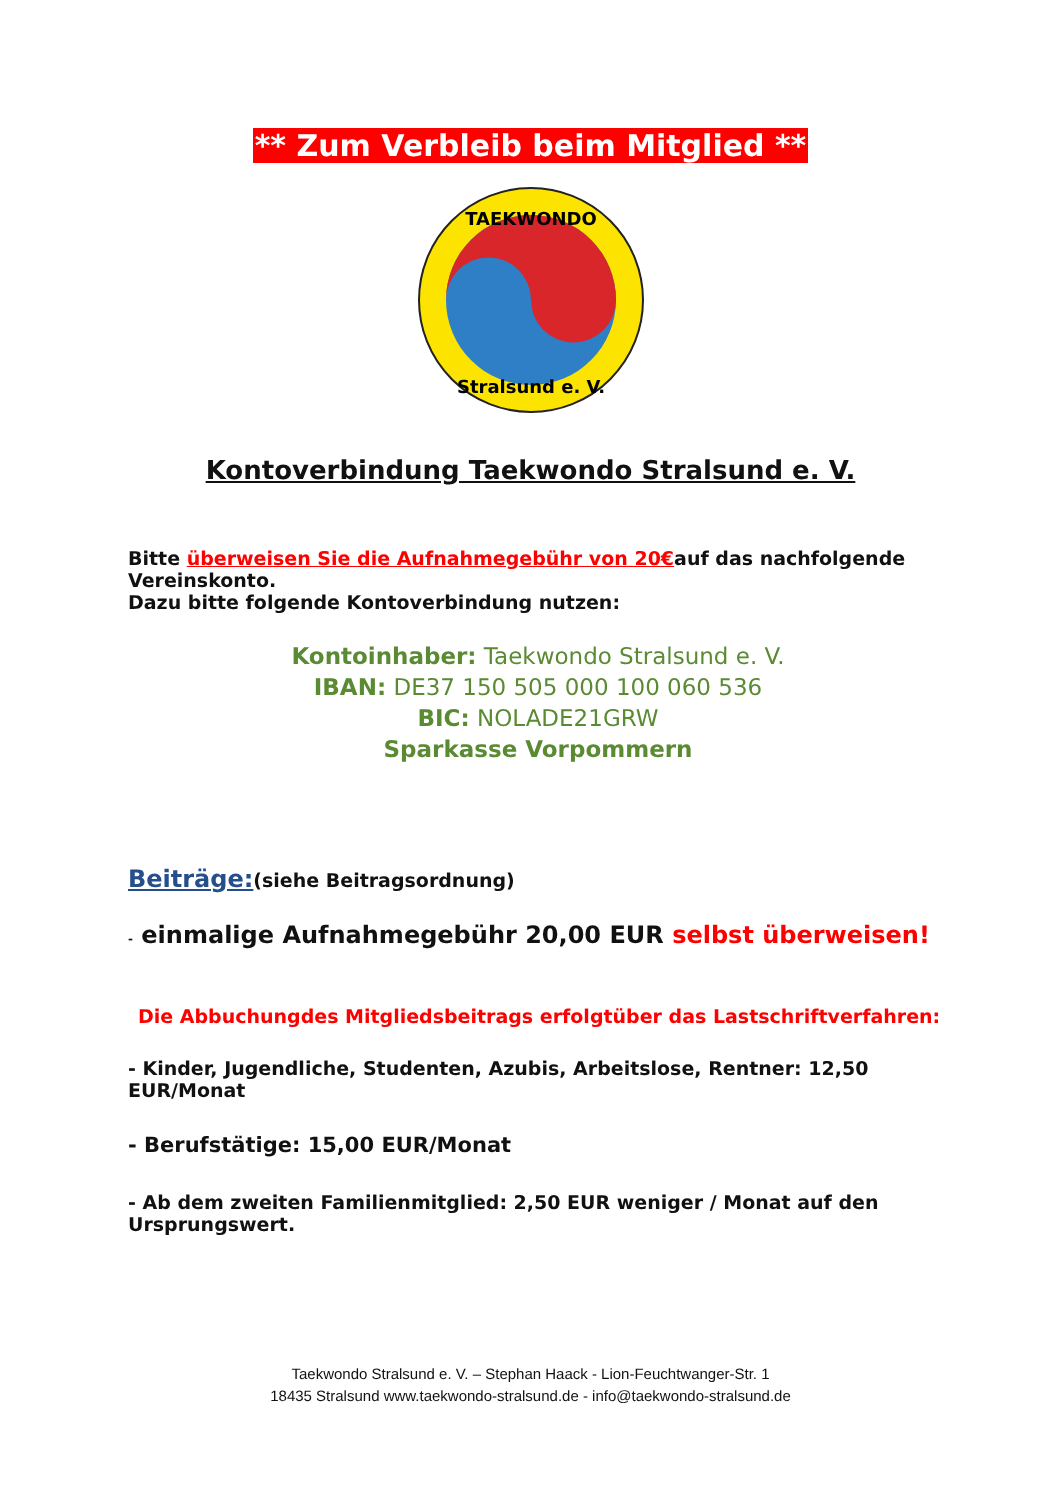** Zum Verbleib beim Mitglied **
TAEKWONDO
Stralsund e. V.
Kontoverbindung Taekwondo Stralsund e. V.
Bitte überweisen Sie die Aufnahmegebühr von 20€auf das nachfolgende Vereinskonto.
Dazu bitte folgende Kontoverbindung nutzen:
Kontoinhaber: Taekwondo Stralsund e. V.
IBAN: DE37 150 505 000 100 060 536
BIC: NOLADE21GRW
Sparkasse Vorpommern
Beiträge:(siehe Beitragsordnung)
- einmalige Aufnahmegebühr 20,00 EUR selbst überweisen!
Die Abbuchungdes Mitgliedsbeitrags erfolgtüber das Lastschriftverfahren:
- Kinder, Jugendliche, Studenten, Azubis, Arbeitslose, Rentner: 12,50 EUR/Monat
- Berufstätige: 15,00 EUR/Monat
- Ab dem zweiten Familienmitglied: 2,50 EUR weniger / Monat auf den Ursprungswert.
Taekwondo Stralsund e. V. – Stephan Haack - Lion-Feuchtwanger-Str. 1
18435 Stralsund www.taekwondo-stralsund.de - info@taekwondo-stralsund.de